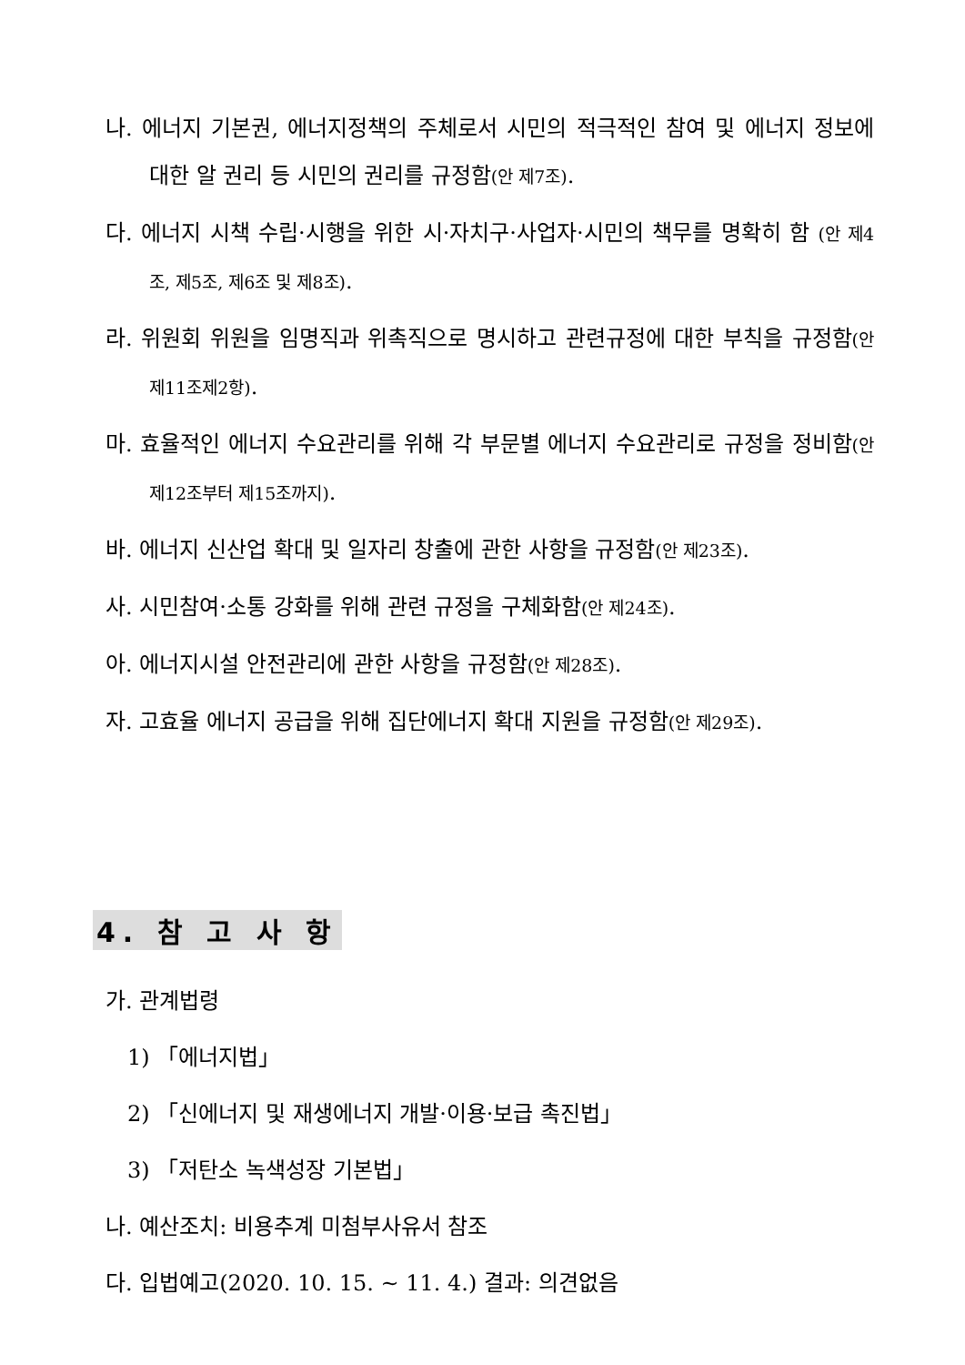나. 에너지 기본권, 에너지정책의 주체로서 시민의 적극적인 참여 및 에너지 정보에 대한 알 권리 등 시민의 권리를 규정함(안 제7조).
다. 에너지 시책 수립·시행을 위한 시·자치구·사업자·시민의 책무를 명확히 함 (안 제4조, 제5조, 제6조 및 제8조).
라. 위원회 위원을 임명직과 위촉직으로 명시하고 관련규정에 대한 부칙을 규정함(안 제11조제2항).
마. 효율적인 에너지 수요관리를 위해 각 부문별 에너지 수요관리로 규정을 정비함(안 제12조부터 제15조까지).
바. 에너지 신산업 확대 및 일자리 창출에 관한 사항을 규정함(안 제23조).
사. 시민참여·소통 강화를 위해 관련 규정을 구체화함(안 제24조).
아. 에너지시설 안전관리에 관한 사항을 규정함(안 제28조).
자. 고효율 에너지 공급을 위해 집단에너지 확대 지원을 규정함(안 제29조).
4. 참 고 사 항
가. 관계법령
1) 「에너지법」
2) 「신에너지 및 재생에너지 개발·이용·보급 촉진법」
3) 「저탄소 녹색성장 기본법」
나. 예산조치: 비용추계 미첨부사유서 참조
다. 입법예고(2020. 10. 15. ~ 11. 4.) 결과: 의견없음